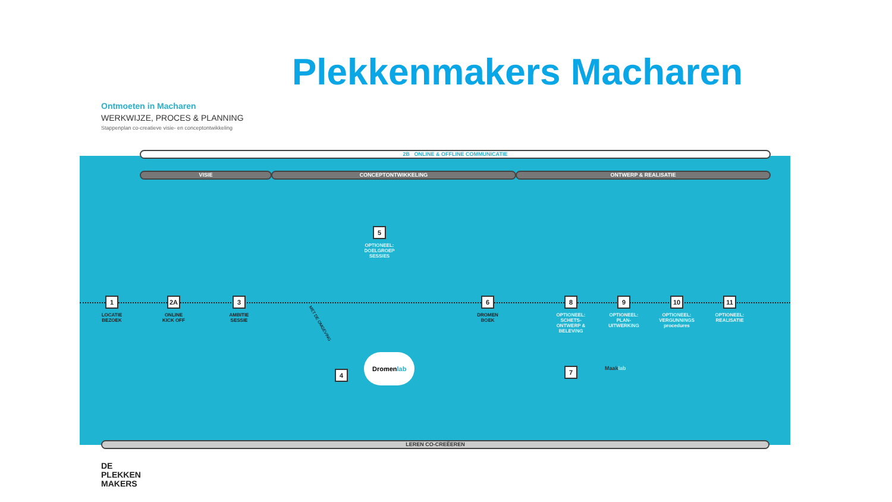Plekkenmakers Macharen
Ontmoeten in Macharen
WERKWIJZE, PROCES & PLANNING
Stappenplan co-creatieve visie- en conceptontwikkeling
2B ONLINE & OFFLINE COMMUNICATIE
VISIE CONCEPTONTWIKKELING ONTWERP & REALISATIE
1
LOCATIE
BEZOEK
2A
ONLINE
KICK OFF
3
AMBITIE
SESSIE
5
OPTIONEEL:
DOELGROEP
SESSIES
4
Dromenlab
6
DROMEN
BOEK
8
OPTIONEEL:
SCHETS-
ONTWERP &
BELEVING
9
OPTIONEEL:
PLAN-
UITWERKING
10
OPTIONEEL:
VERGUNNINGS
procedures
11
OPTIONEEL:
REALISATIE
7 Maaklab
MET DE OMGEVING
LEREN CO-CREËEREN
DE
PLEKKEN
MAKERS